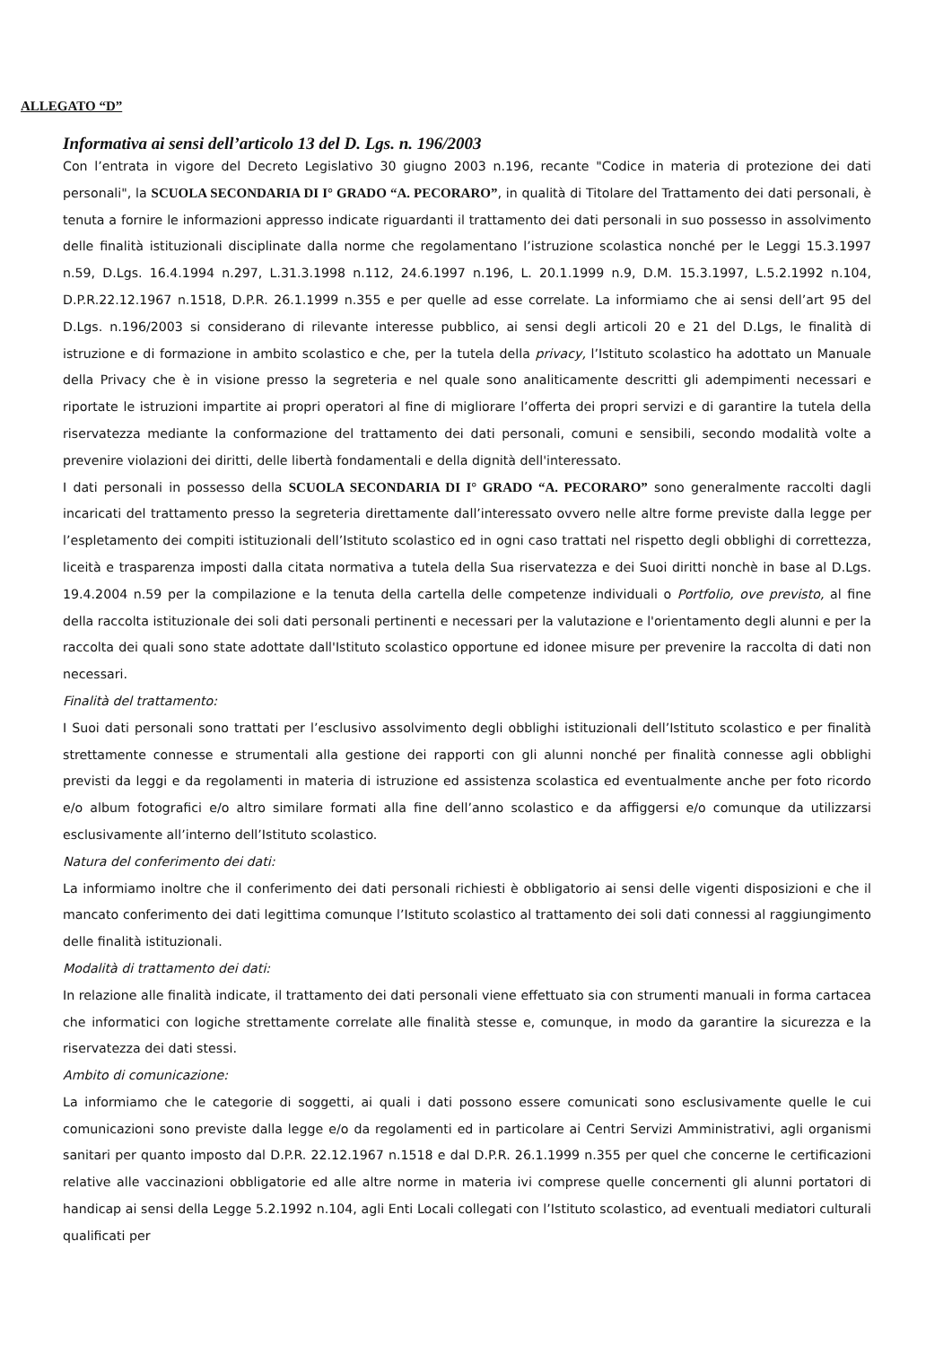ALLEGATO “D”
Informativa ai sensi dell’articolo 13 del D. Lgs. n. 196/2003
Con l’entrata in vigore del Decreto Legislativo 30 giugno 2003 n.196, recante "Codice in materia di protezione dei dati personali", la SCUOLA SECONDARIA DI I° GRADO “A. PECORARO”, in qualità di Titolare del Trattamento dei dati personali, è tenuta a fornire le informazioni appresso indicate riguardanti il trattamento dei dati personali in suo possesso in assolvimento delle finalità istituzionali disciplinate dalla norme che regolamentano l’istruzione scolastica nonché per le Leggi 15.3.1997 n.59, D.Lgs. 16.4.1994 n.297, L.31.3.1998 n.112, 24.6.1997 n.196, L. 20.1.1999 n.9, D.M. 15.3.1997, L.5.2.1992 n.104, D.P.R.22.12.1967 n.1518, D.P.R. 26.1.1999 n.355 e per quelle ad esse correlate. La informiamo che ai sensi dell’art 95 del D.Lgs. n.196/2003 si considerano di rilevante interesse pubblico, ai sensi degli articoli 20 e 21 del D.Lgs, le finalità di istruzione e di formazione in ambito scolastico e che, per la tutela della privacy, l’Istituto scolastico ha adottato un Manuale della Privacy che è in visione presso la segreteria e nel quale sono analiticamente descritti gli adempimenti necessari e riportate le istruzioni impartite ai propri operatori al fine di migliorare l’offerta dei propri servizi e di garantire la tutela della riservatezza mediante la conformazione del trattamento dei dati personali, comuni e sensibili, secondo modalità volte a prevenire violazioni dei diritti, delle libertà fondamentali e della dignità dell'interessato.
I dati personali in possesso della SCUOLA SECONDARIA DI I° GRADO “A. PECORARO” sono generalmente raccolti dagli incaricati del trattamento presso la segreteria direttamente dall’interessato ovvero nelle altre forme previste dalla legge per l’espletamento dei compiti istituzionali dell’Istituto scolastico ed in ogni caso trattati nel rispetto degli obblighi di correttezza, liceità e trasparenza imposti dalla citata normativa a tutela della Sua riservatezza e dei Suoi diritti nonchè in base al D.Lgs. 19.4.2004 n.59 per la compilazione e la tenuta della cartella delle competenze individuali o Portfolio, ove previsto, al fine della raccolta istituzionale dei soli dati personali pertinenti e necessari per la valutazione e l'orientamento degli alunni e per la raccolta dei quali sono state adottate dall'Istituto scolastico opportune ed idonee misure per prevenire la raccolta di dati non necessari.
Finalità del trattamento:
I Suoi dati personali sono trattati per l’esclusivo assolvimento degli obblighi istituzionali dell’Istituto scolastico e per finalità strettamente connesse e strumentali alla gestione dei rapporti con gli alunni nonché per finalità connesse agli obblighi previsti da leggi e da regolamenti in materia di istruzione ed assistenza scolastica ed eventualmente anche per foto ricordo e/o album fotografici e/o altro similare formati alla fine dell’anno scolastico e da affiggersi e/o comunque da utilizzarsi esclusivamente all’interno dell’Istituto scolastico.
Natura del conferimento dei dati:
La informiamo inoltre che il conferimento dei dati personali richiesti è obbligatorio ai sensi delle vigenti disposizioni e che il mancato conferimento dei dati legittima comunque l’Istituto scolastico al trattamento dei soli dati connessi al raggiungimento delle finalità istituzionali.
Modalità di trattamento dei dati:
In relazione alle finalità indicate, il trattamento dei dati personali viene effettuato sia con strumenti manuali in forma cartacea che informatici con logiche strettamente correlate alle finalità stesse e, comunque, in modo da garantire la sicurezza e la riservatezza dei dati stessi.
Ambito di comunicazione:
La informiamo che le categorie di soggetti, ai quali i dati possono essere comunicati sono esclusivamente quelle le cui comunicazioni sono previste dalla legge e/o da regolamenti ed in particolare ai Centri Servizi Amministrativi, agli organismi sanitari per quanto imposto dal D.P.R. 22.12.1967 n.1518 e dal D.P.R. 26.1.1999 n.355 per quel che concerne le certificazioni relative alle vaccinazioni obbligatorie ed alle altre norme in materia ivi comprese quelle concernenti gli alunni portatori di handicap ai sensi della Legge 5.2.1992 n.104, agli Enti Locali collegati con l’Istituto scolastico, ad eventuali mediatori culturali qualificati per